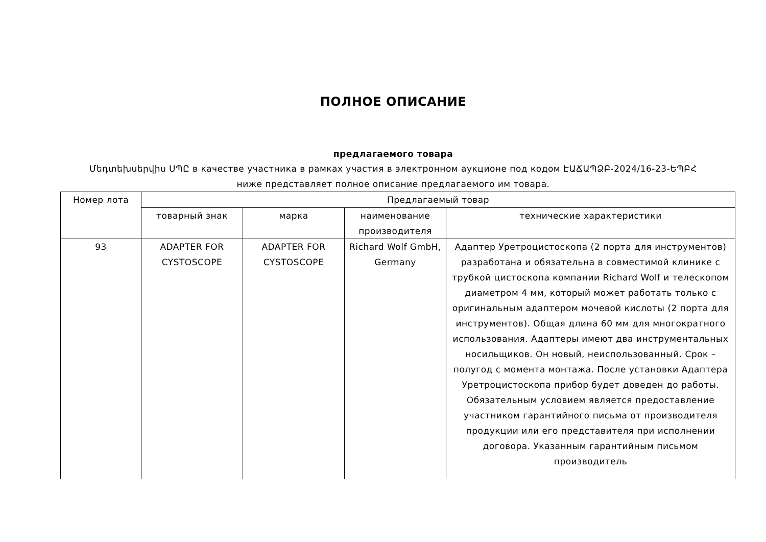ПОЛНОЕ ОПИСАНИЕ
предлагаемого товара
Մեդտեխսերվիս ՍՊԸ в качестве участника в рамках участия в электронном аукционе под кодом ԷԱՃԱՊՁԲ-2024/16-23-ԵՊԲՀ
ниже представляет полное описание предлагаемого им товара.
| Номер лота | Предлагаемый товар | | | |
| --- | --- | --- | --- | --- |
| | товарный знак | марка | наименование производителя | технические характеристики |
| 93 | ADAPTER FOR CYSTOSCOPE | ADAPTER FOR CYSTOSCOPE | Richard Wolf GmbH, Germany | Адаптер Уретроцистоскопа (2 порта для инструментов) разработана и обязательна в совместимой клинике с трубкой цистоскопа компании Richard Wolf и телескопом диаметром 4 мм, который может работать только с оригинальным адаптером мочевой кислоты (2 порта для инструментов). Общая длина 60 мм для многократного использования. Адаптеры имеют два инструментальных носильщиков. Он новый, неиспользованный. Срок – полугод с момента монтажа. После установки Адаптера Уретроцистоскопа прибор будет доведен до работы. Обязательным условием является предоставление участником гарантийного письма от производителя продукции или его представителя при исполнении договора. Указанным гарантийным письмом производитель |